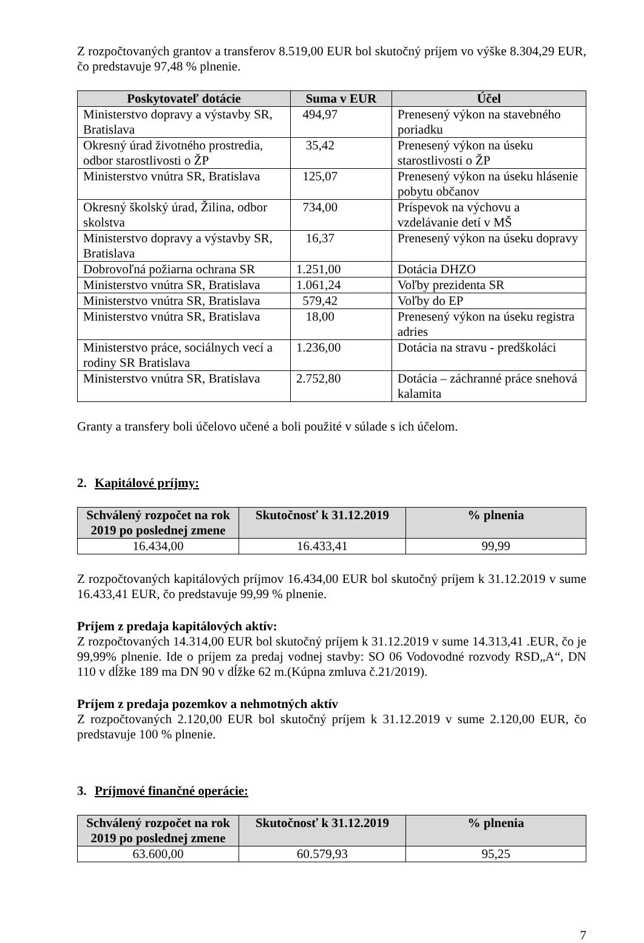Z rozpočtovaných grantov a transferov 8.519,00 EUR bol skutočný príjem vo výške 8.304,29 EUR, čo predstavuje 97,48 % plnenie.
| Poskytovateľ dotácie | Suma v EUR | Účel |
| --- | --- | --- |
| Ministerstvo dopravy a výstavby SR, Bratislava | 494,97 | Prenesený výkon na stavebného poriadku |
| Okresný úrad životného prostredia, odbor starostlivosti o ŽP | 35,42 | Prenesený výkon na úseku starostlivosti o ŽP |
| Ministerstvo vnútra SR, Bratislava | 125,07 | Prenesený výkon na úseku hlásenie pobytu občanov |
| Okresný školský úrad, Žilina, odbor skolstva | 734,00 | Príspevok na výchovu a vzdelávanie detí v MŠ |
| Ministerstvo dopravy a výstavby SR, Bratislava | 16,37 | Prenesený výkon na úseku dopravy |
| Dobrovoľná požiarna ochrana SR | 1.251,00 | Dotácia DHZO |
| Ministerstvo vnútra SR, Bratislava | 1.061,24 | Voľby prezidenta SR |
| Ministerstvo vnútra SR, Bratislava | 579,42 | Voľby do EP |
| Ministerstvo vnútra SR, Bratislava | 18,00 | Prenesený výkon na úseku registra adries |
| Ministerstvo práce, sociálnych vecí a rodiny SR Bratislava | 1.236,00 | Dotácia na stravu - predškoláci |
| Ministerstvo vnútra SR, Bratislava | 2.752,80 | Dotácia – záchranné práce snehová kalamita |
Granty a transfery boli účelovo učené a boli použité v súlade s ich účelom.
2. Kapitálové príjmy:
| Schválený rozpočet na rok 2019 po poslednej zmene | Skutočnosť k 31.12.2019 | % plnenia |
| --- | --- | --- |
| 16.434,00 | 16.433,41 | 99,99 |
Z rozpočtovaných kapitálových príjmov 16.434,00 EUR bol skutočný príjem k 31.12.2019 v sume 16.433,41 EUR, čo predstavuje 99,99 % plnenie.
Príjem z predaja kapitálových aktív:
Z rozpočtovaných 14.314,00 EUR bol skutočný príjem k 31.12.2019 v sume 14.313,41 .EUR, čo je 99,99% plnenie. Ide o príjem za predaj vodnej stavby: SO 06 Vodovodné rozvody RSD„A“, DN 110 v dĺžke 189 ma DN 90 v dĺžke 62 m.(Kúpna zmluva č.21/2019).
Príjem z predaja pozemkov a nehmotných aktív
Z rozpočtovaných 2.120,00 EUR bol skutočný príjem k 31.12.2019 v sume 2.120,00 EUR, čo predstavuje 100 % plnenie.
3. Príjmové finančné operácie:
| Schválený rozpočet na rok 2019 po poslednej zmene | Skutočnosť k 31.12.2019 | % plnenia |
| --- | --- | --- |
| 63.600,00 | 60.579,93 | 95,25 |
7